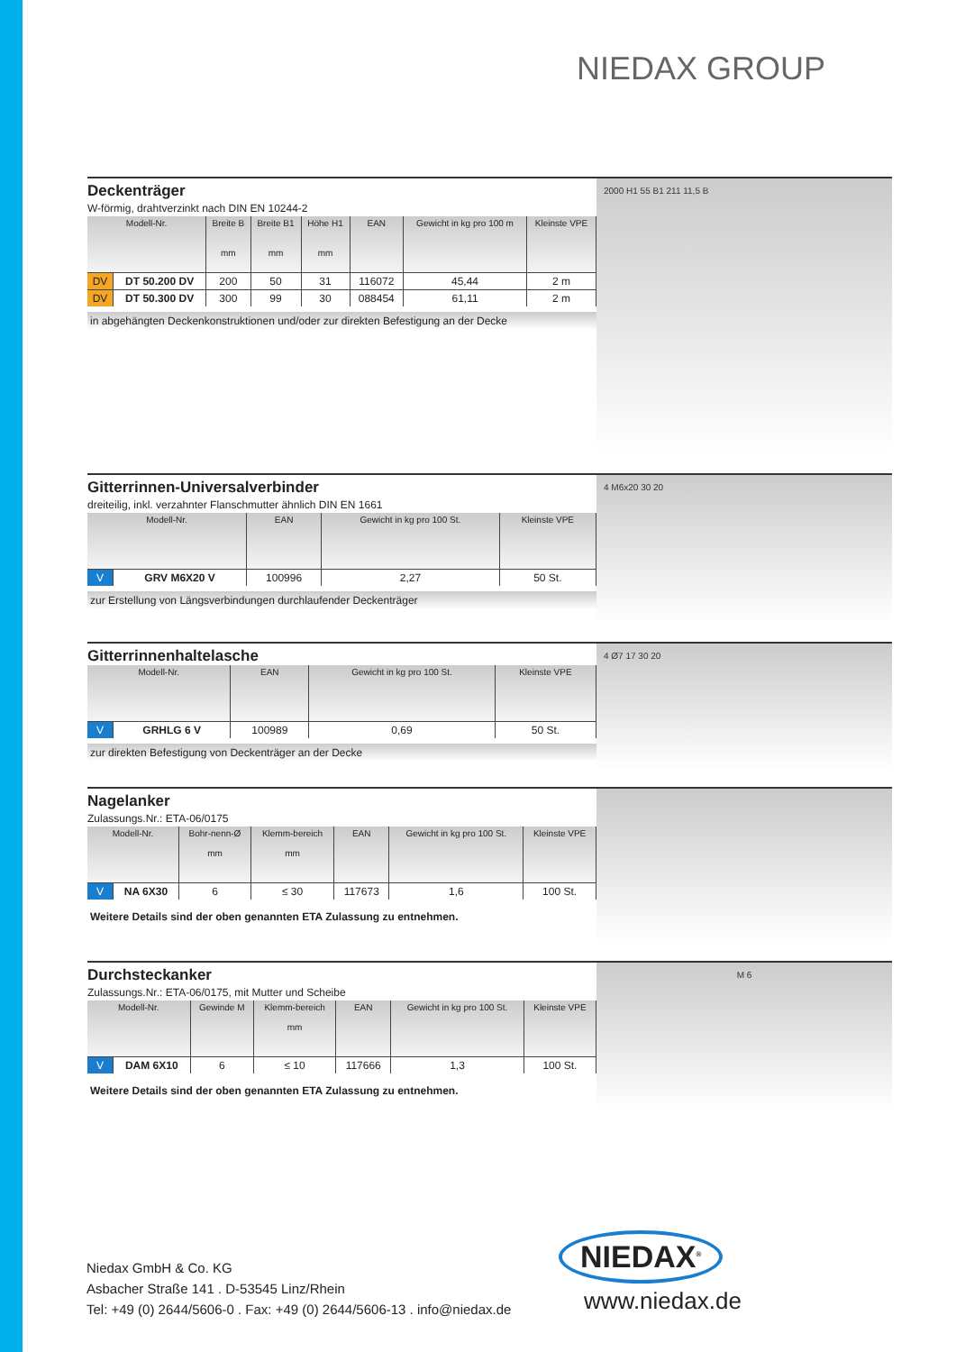NIEDAX GROUP
Deckenträger
W-förmig, drahtverzinkt nach DIN EN 10244-2
| Modell-Nr. | | Breite B mm | Breite B1 mm | Höhe H1 mm | EAN | Gewicht in kg pro 100 m | Kleinste VPE |
| --- | --- | --- | --- | --- | --- | --- | --- |
| DV | DT 50.200 DV | 200 | 50 | 31 | 116072 | 45,44 | 2 m |
| DV | DT 50.300 DV | 300 | 99 | 30 | 088454 | 61,11 | 2 m |
in abgehängten Deckenkonstruktionen und/oder zur direkten Befestigung an der Decke
2000 H1 55 B1 211 11,5 B
Gitterrinnen-Universalverbinder
dreiteilig, inkl. verzahnter Flanschmutter ähnlich DIN EN 1661
| Modell-Nr. | | EAN | Gewicht in kg pro 100 St. | Kleinste VPE |
| --- | --- | --- | --- | --- |
| V | GRV M6X20 V | 100996 | 2,27 | 50 St. |
zur Erstellung von Längsverbindungen durchlaufender Deckenträger
4 M6x20 30 20
Gitterrinnenhaltelasche
| Modell-Nr. | | EAN | Gewicht in kg pro 100 St. | Kleinste VPE |
| --- | --- | --- | --- | --- |
| V | GRHLG 6 V | 100989 | 0,69 | 50 St. |
zur direkten Befestigung von Deckenträger an der Decke
4 Ø7 17 30 20
Nagelanker
Zulassungs.Nr.: ETA-06/0175
| Modell-Nr. | | Bohr-nenn-Ø mm | Klemm-bereich mm | EAN | Gewicht in kg pro 100 St. | Kleinste VPE |
| --- | --- | --- | --- | --- | --- | --- |
| V | NA 6X30 | 6 | ≤ 30 | 117673 | 1,6 | 100 St. |
Weitere Details sind der oben genannten ETA Zulassung zu entnehmen.
Durchsteckanker
Zulassungs.Nr.: ETA-06/0175, mit Mutter und Scheibe
| Modell-Nr. | | Gewinde M | Klemm-bereich mm | EAN | Gewicht in kg pro 100 St. | Kleinste VPE |
| --- | --- | --- | --- | --- | --- | --- |
| V | DAM 6X10 | 6 | ≤ 10 | 117666 | 1,3 | 100 St. |
Weitere Details sind der oben genannten ETA Zulassung zu entnehmen.
M 6
NIEDAX<sup>®</sup>
Niedax GmbH & Co. KG
Asbacher Straße 141 . D-53545 Linz/Rhein
Tel: +49 (0) 2644/5606-0 . Fax: +49 (0) 2644/5606-13 . info@niedax.de
www.niedax.de